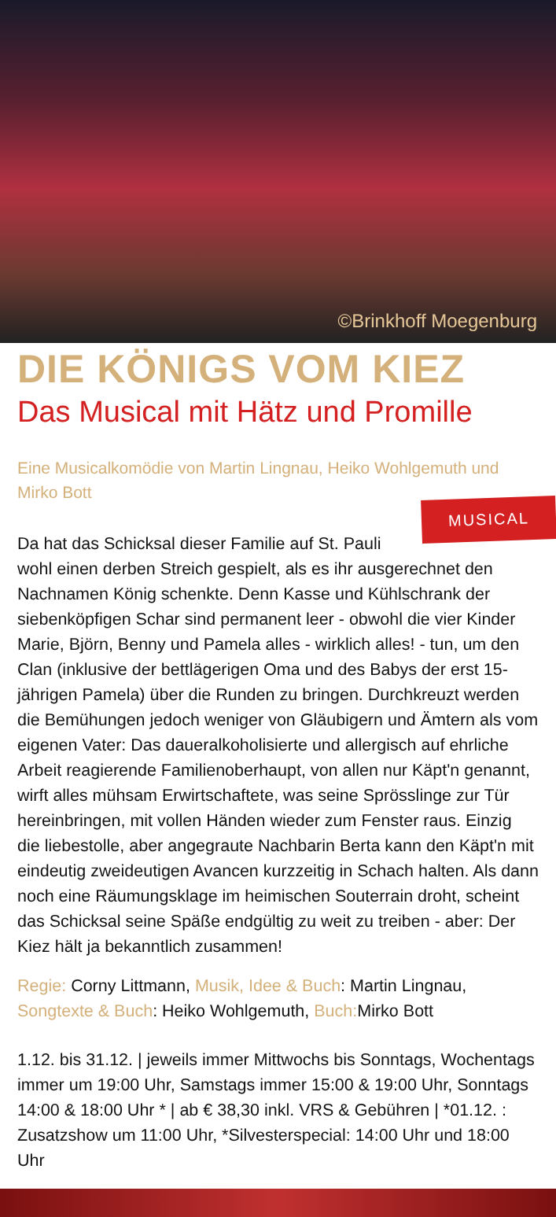©Brinkhoff Moegenburg
DIE KÖNIGS VOM KIEZ
Das Musical mit Hätz und Promille
Eine Musicalkomödie von Martin Lingnau, Heiko Wohlgemuth und Mirko Bott
MUSICAL
Da hat das Schicksal dieser Familie auf St. Pauli wohl einen derben Streich gespielt, als es ihr ausgerechnet den Nachnamen König schenkte. Denn Kasse und Kühlschrank der siebenköpfigen Schar sind permanent leer - obwohl die vier Kinder Marie, Björn, Benny und Pamela alles - wirklich alles! - tun, um den Clan (inklusive der bettlägerigen Oma und des Babys der erst 15-jährigen Pamela) über die Runden zu bringen. Durchkreuzt werden die Bemühungen jedoch weniger von Gläubigern und Ämtern als vom eigenen Vater: Das daueralkoholisierte und allergisch auf ehrliche Arbeit reagierende Familienoberhaupt, von allen nur Käpt'n genannt, wirft alles mühsam Erwirtschaftete, was seine Sprösslinge zur Tür hereinbringen, mit vollen Händen wieder zum Fenster raus. Einzig die liebestolle, aber angegraute Nachbarin Berta kann den Käpt'n mit eindeutig zweideutigen Avancen kurzzeitig in Schach halten. Als dann noch eine Räumungsklage im heimischen Souterrain droht, scheint das Schicksal seine Späße endgültig zu weit zu treiben - aber: Der Kiez hält ja bekanntlich zusammen!
Regie: Corny Littmann, Musik, Idee & Buch: Martin Lingnau, Songtexte & Buch: Heiko Wohlgemuth, Buch: Mirko Bott
1.12. bis 31.12. | jeweils immer Mittwochs bis Sonntags, Wochentags immer um 19:00 Uhr, Samstags immer 15:00 & 19:00 Uhr, Sonntags 14:00 & 18:00 Uhr * | ab € 38,30 inkl. VRS & Gebühren | *01.12. : Zusatzshow um 11:00 Uhr, *Silvesterspecial: 14:00 Uhr und 18:00 Uhr